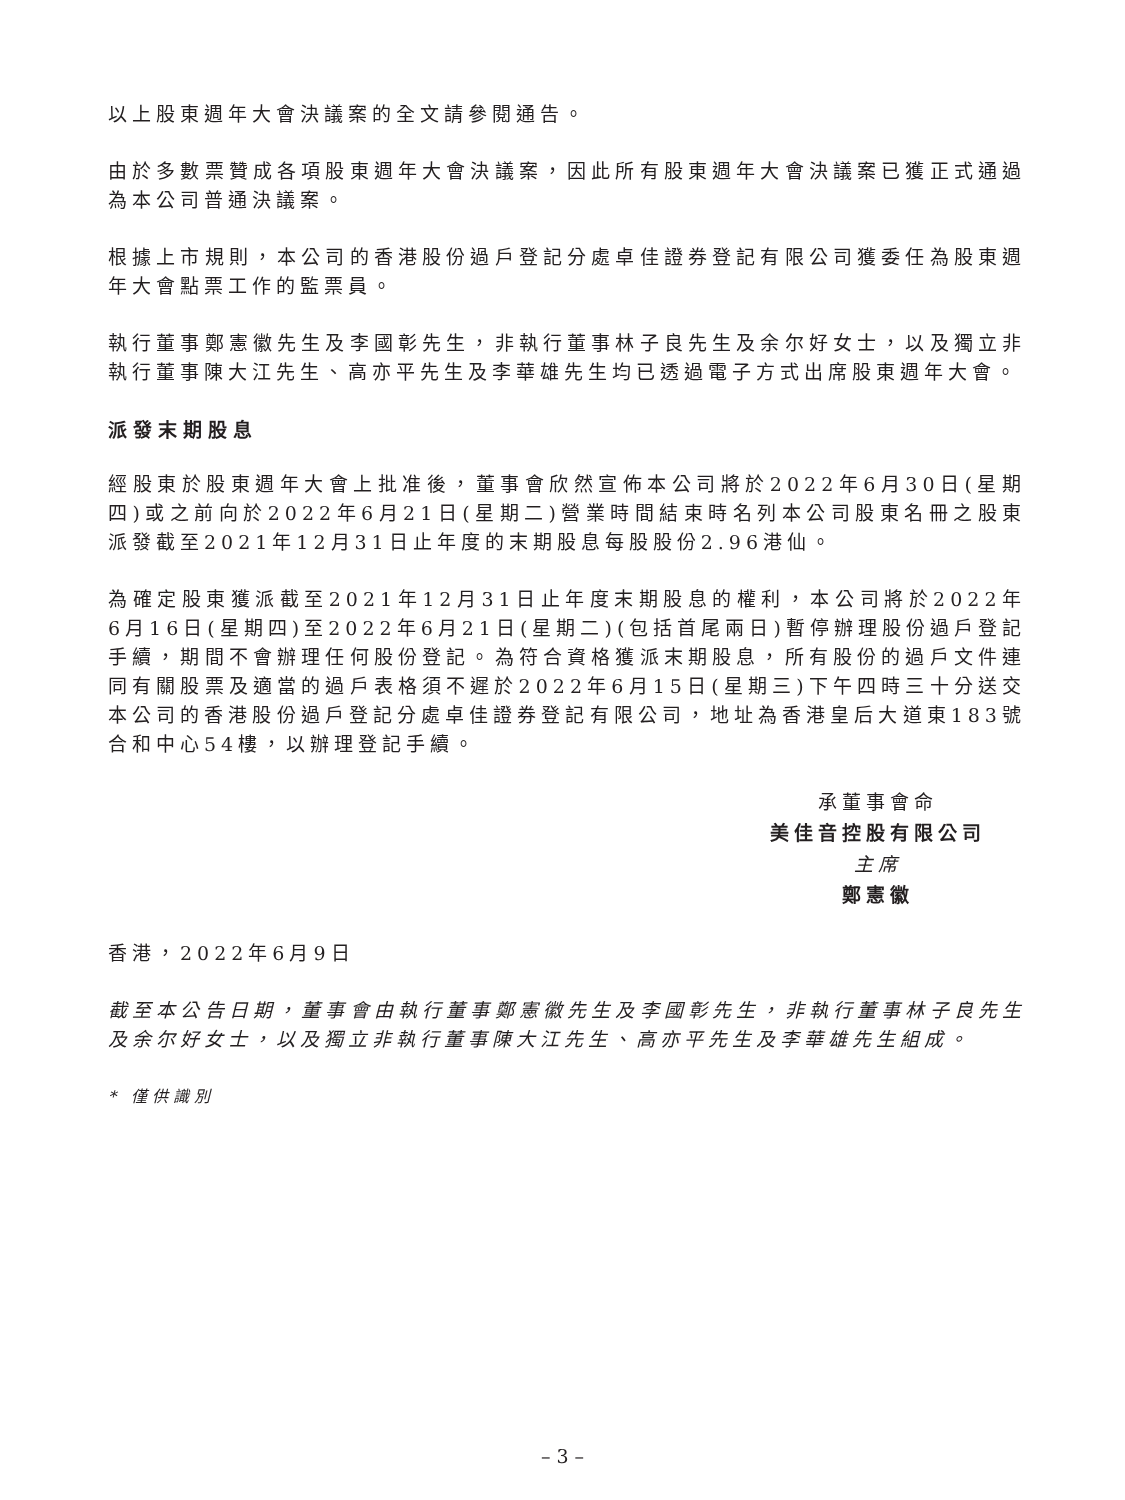以上股東週年大會決議案的全文請參閱通告。
由於多數票贊成各項股東週年大會決議案，因此所有股東週年大會決議案已獲正式通過為本公司普通決議案。
根據上市規則，本公司的香港股份過戶登記分處卓佳證券登記有限公司獲委任為股東週年大會點票工作的監票員。
執行董事鄭憲徽先生及李國彰先生，非執行董事林子良先生及余尔好女士，以及獨立非執行董事陳大江先生、高亦平先生及李華雄先生均已透過電子方式出席股東週年大會。
派發末期股息
經股東於股東週年大會上批准後，董事會欣然宣佈本公司將於2022年6月30日(星期四)或之前向於2022年6月21日(星期二)營業時間結束時名列本公司股東名冊之股東派發截至2021年12月31日止年度的末期股息每股股份2.96港仙。
為確定股東獲派截至2021年12月31日止年度末期股息的權利，本公司將於2022年6月16日(星期四)至2022年6月21日(星期二)(包括首尾兩日)暫停辦理股份過戶登記手續，期間不會辦理任何股份登記。為符合資格獲派末期股息，所有股份的過戶文件連同有關股票及適當的過戶表格須不遲於2022年6月15日(星期三)下午四時三十分送交本公司的香港股份過戶登記分處卓佳證券登記有限公司，地址為香港皇后大道東183號合和中心54樓，以辦理登記手續。
承董事會命
美佳音控股有限公司
主席
鄭憲徽
香港，2022年6月9日
截至本公告日期，董事會由執行董事鄭憲徽先生及李國彰先生，非執行董事林子良先生及余尔好女士，以及獨立非執行董事陳大江先生、高亦平先生及李華雄先生組成。
* 僅供識別
– 3 –